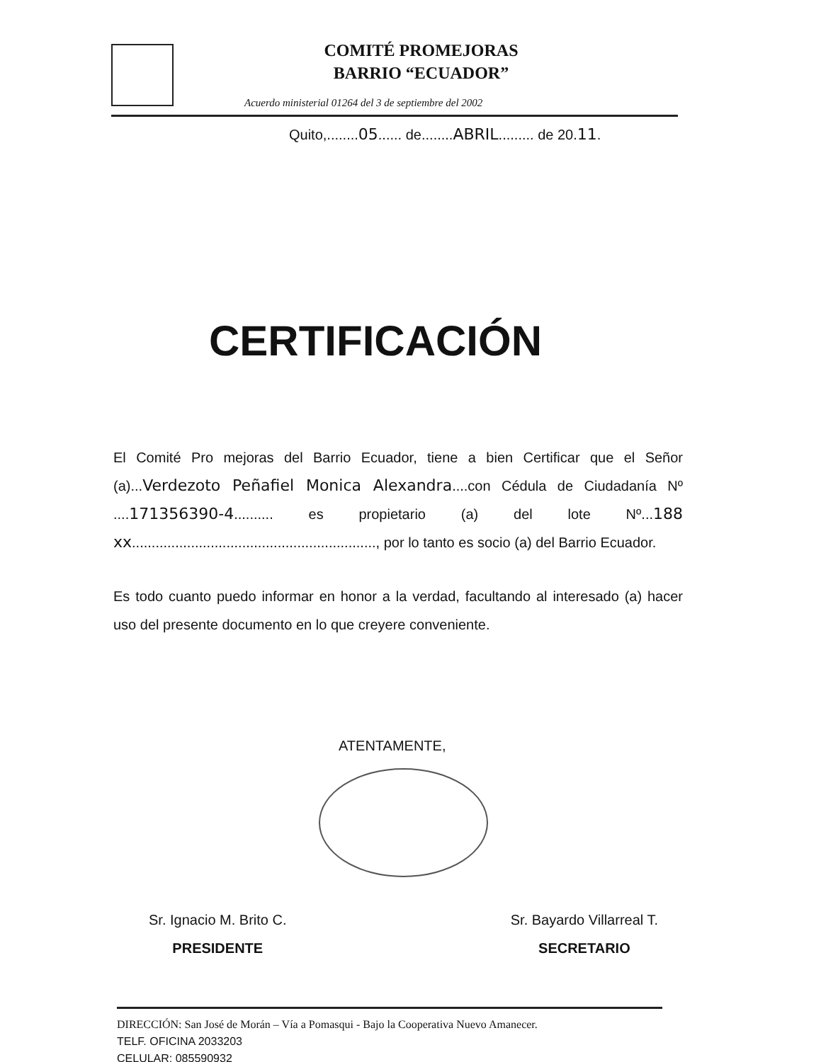COMITÉ PROMEJORAS
BARRIO “ECUADOR”
Acuerdo ministerial 01264 del 3 de septiembre del 2002
Quito,........05...... de........ABRIL......... de 20.11.
CERTIFICACIÓN
El Comité Pro mejoras del Barrio Ecuador, tiene a bien Certificar que el Señor (a)...Verdezoto Peñafiel Monica Alexandra....con Cédula de Ciudadanía Nº ....171356390-4.......... es propietario (a) del lote Nº...188 xx.............................................................., por lo tanto es socio (a) del Barrio Ecuador.
Es todo cuanto puedo informar en honor a la verdad, facultando al interesado (a) hacer uso del presente documento en lo que creyere conveniente.
ATENTAMENTE,
Sr. Ignacio M. Brito C.
PRESIDENTE
Sr. Bayardo Villarreal T.
SECRETARIO
DIRECCIÓN: San José de Morán – Vía a Pomasqui - Bajo la Cooperativa Nuevo Amanecer.
TELF. OFICINA 2033203
CELULAR: 085590932